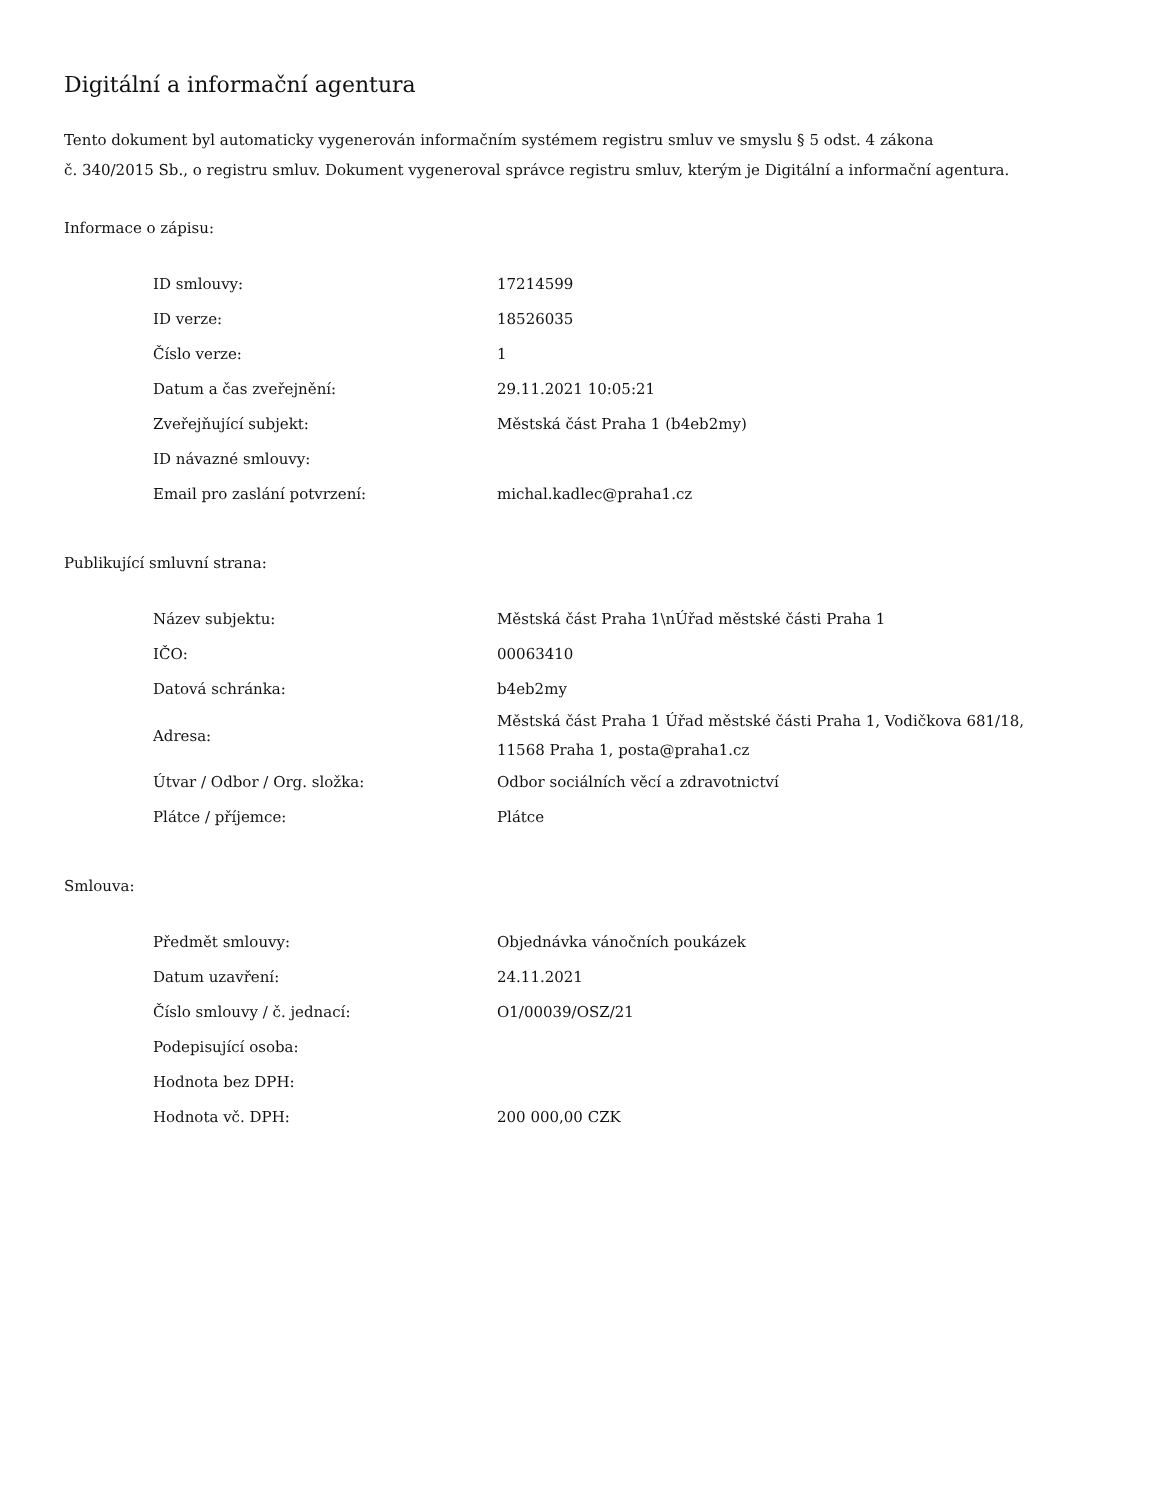Digitální a informační agentura
Tento dokument byl automaticky vygenerován informačním systémem registru smluv ve smyslu § 5 odst. 4 zákona
č. 340/2015 Sb., o registru smluv. Dokument vygeneroval správce registru smluv, kterým je Digitální a informační agentura.
Informace o zápisu:
| ID smlouvy: | 17214599 |
| ID verze: | 18526035 |
| Číslo verze: | 1 |
| Datum a čas zveřejnění: | 29.11.2021 10:05:21 |
| Zveřejňující subjekt: | Městská část Praha 1 (b4eb2my) |
| ID návazné smlouvy: | |
| Email pro zaslání potvrzení: | michal.kadlec@praha1.cz |
Publikující smluvní strana:
| Název subjektu: | Městská část Praha 1\nÚřad městské části Praha 1 |
| IČO: | 00063410 |
| Datová schránka: | b4eb2my |
| Adresa: | Městská část Praha 1 Úřad městské části Praha 1, Vodičkova 681/18, 11568 Praha 1, posta@praha1.cz |
| Útvar / Odbor / Org. složka: | Odbor sociálních věcí a zdravotnictví |
| Plátce / příjemce: | Plátce |
Smlouva:
| Předmět smlouvy: | Objednávka vánočních poukázek |
| Datum uzavření: | 24.11.2021 |
| Číslo smlouvy / č. jednací: | O1/00039/OSZ/21 |
| Podepisující osoba: | |
| Hodnota bez DPH: | |
| Hodnota vč. DPH: | 200 000,00 CZK |